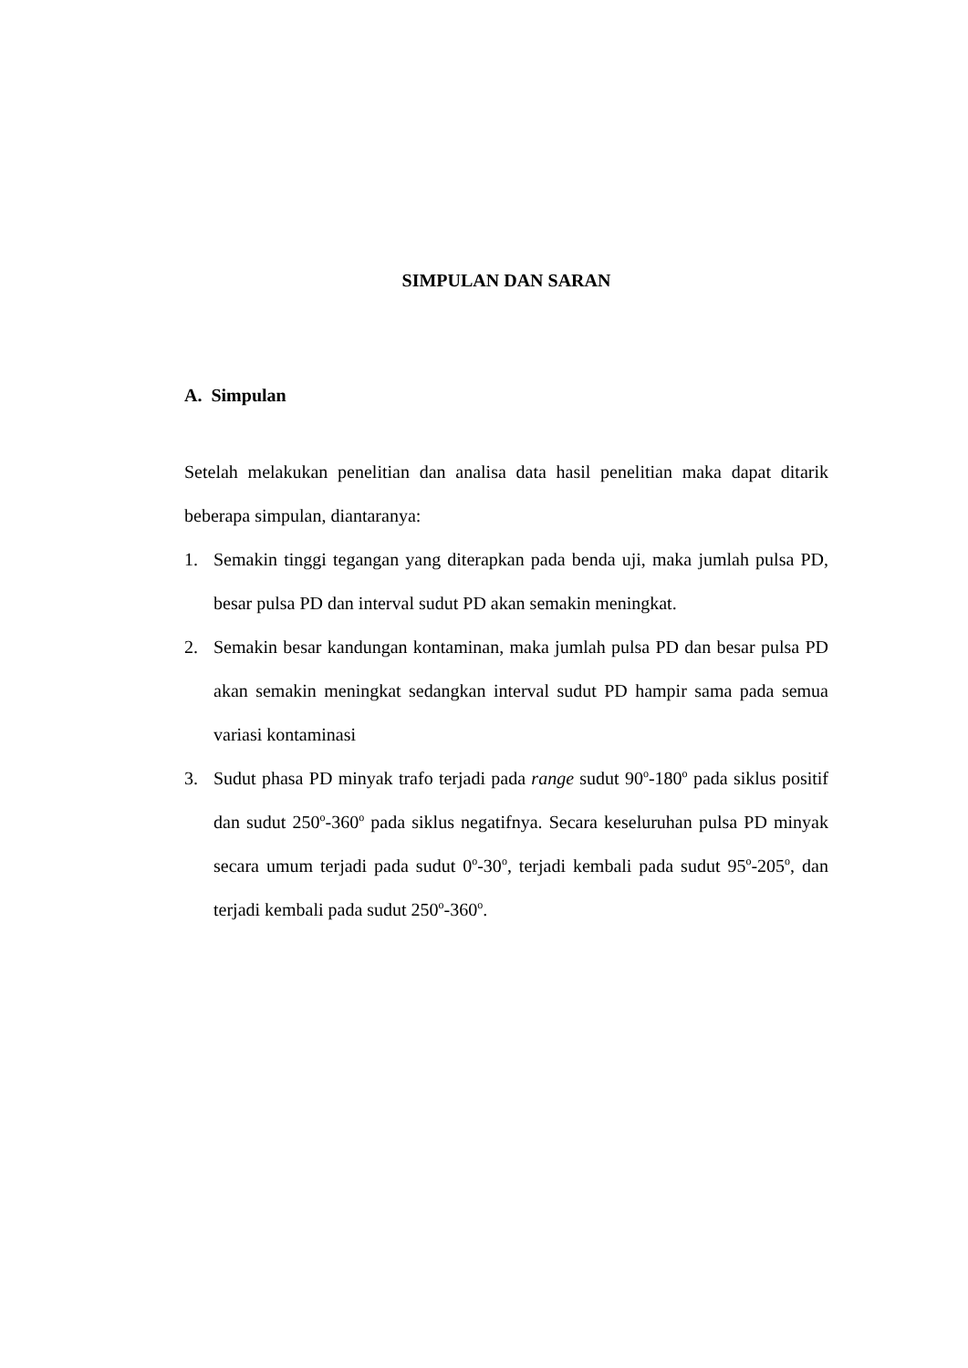SIMPULAN DAN SARAN
A. Simpulan
Setelah melakukan penelitian dan analisa data hasil penelitian maka dapat ditarik beberapa simpulan, diantaranya:
1. Semakin tinggi tegangan yang diterapkan pada benda uji, maka jumlah pulsa PD, besar pulsa PD dan interval sudut PD akan semakin meningkat.
2. Semakin besar kandungan kontaminan, maka jumlah pulsa PD dan besar pulsa PD akan semakin meningkat sedangkan interval sudut PD hampir sama pada semua variasi kontaminasi
3. Sudut phasa PD minyak trafo terjadi pada range sudut 90<sup>o</sup>-180<sup>o</sup> pada siklus positif dan sudut 250<sup>o</sup>-360<sup>o</sup> pada siklus negatifnya. Secara keseluruhan pulsa PD minyak secara umum terjadi pada sudut 0<sup>o</sup>-30<sup>o</sup>, terjadi kembali pada sudut 95<sup>o</sup>-205<sup>o</sup>, dan terjadi kembali pada sudut 250<sup>o</sup>-360<sup>o</sup>.